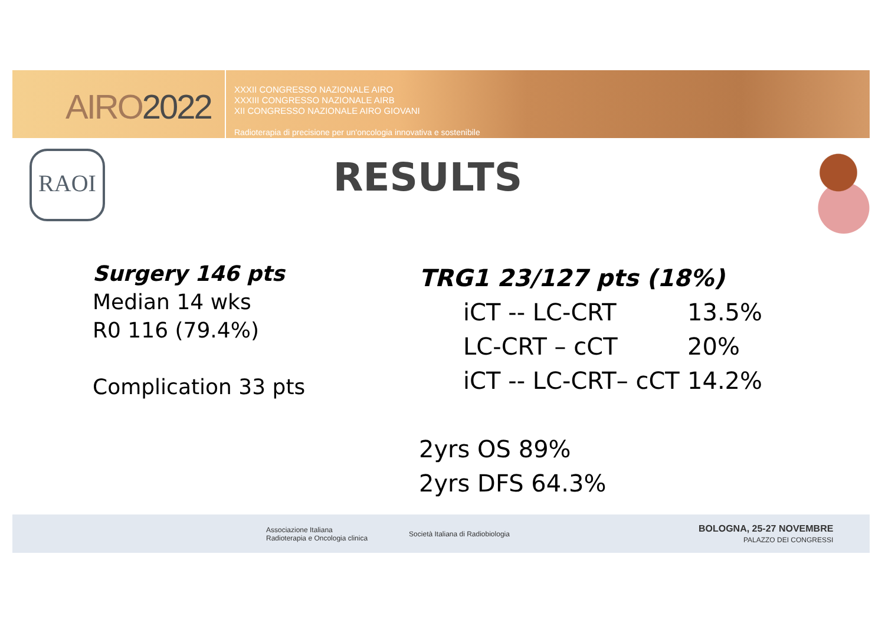AIRO2022
XXXII CONGRESSO NAZIONALE AIRO
XXXIII CONGRESSO NAZIONALE AIRB
XII CONGRESSO NAZIONALE AIRO GIOVANI
Radioterapia di precisione per un'oncologia innovativa e sostenibile
RAOI
RESULTS
Surgery 146 pts
Median 14 wks
R0 116 (79.4%)
Complication 33 pts
TRG1 23/127 pts (18%)
iCT -- LC-CRT 13.5%
LC-CRT – cCT 20%
iCT -- LC-CRT– cCT 14.2%
2yrs OS 89%
2yrs DFS 64.3%
Associazione Italiana
Radioterapia e Oncologia clinica
Società Italiana di Radiobiologia
BOLOGNA, 25-27 NOVEMBRE
PALAZZO DEI CONGRESSI